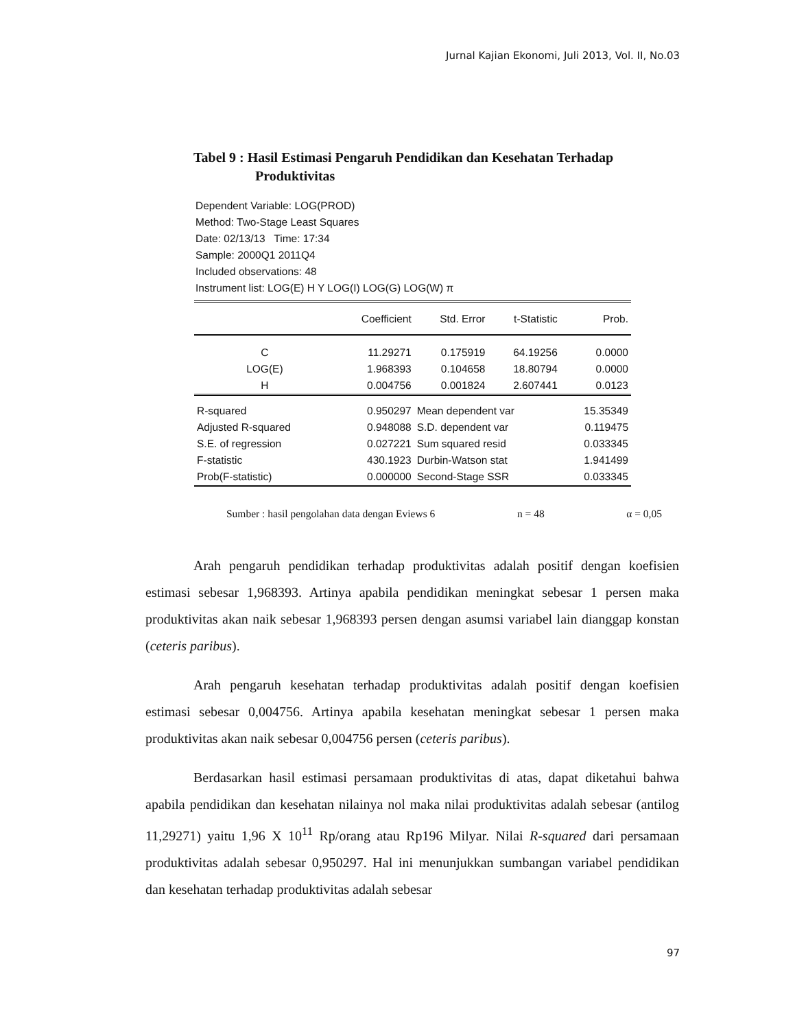Jurnal Kajian Ekonomi, Juli 2013, Vol. II, No.03
Tabel 9 : Hasil Estimasi Pengaruh Pendidikan dan Kesehatan Terhadap
Produktivitas
Dependent Variable: LOG(PROD)
Method: Two-Stage Least Squares
Date: 02/13/13 Time: 17:34
Sample: 2000Q1 2011Q4
Included observations: 48
Instrument list: LOG(E) H Y LOG(I) LOG(G) LOG(W) π
| | Coefficient | Std. Error | t-Statistic | Prob. |
| --- | --- | --- | --- | --- |
| C | 11.29271 | 0.175919 | 64.19256 | 0.0000 |
| LOG(E) | 1.968393 | 0.104658 | 18.80794 | 0.0000 |
| H | 0.004756 | 0.001824 | 2.607441 | 0.0123 |
| R-squared | 0.950297 | Mean dependent var | | 15.35349 |
| Adjusted R-squared | 0.948088 | S.D. dependent var | | 0.119475 |
| S.E. of regression | 0.027221 | Sum squared resid | | 0.033345 |
| F-statistic | 430.1923 | Durbin-Watson stat | | 1.941499 |
| Prob(F-statistic) | 0.000000 | Second-Stage SSR | | 0.033345 |
Sumber : hasil pengolahan data dengan Eviews 6 n = 48 α = 0,05
Arah pengaruh pendidikan terhadap produktivitas adalah positif dengan koefisien estimasi sebesar 1,968393. Artinya apabila pendidikan meningkat sebesar 1 persen maka produktivitas akan naik sebesar 1,968393 persen dengan asumsi variabel lain dianggap konstan (ceteris paribus).
Arah pengaruh kesehatan terhadap produktivitas adalah positif dengan koefisien estimasi sebesar 0,004756. Artinya apabila kesehatan meningkat sebesar 1 persen maka produktivitas akan naik sebesar 0,004756 persen (ceteris paribus).
Berdasarkan hasil estimasi persamaan produktivitas di atas, dapat diketahui bahwa apabila pendidikan dan kesehatan nilainya nol maka nilai produktivitas adalah sebesar (antilog 11,29271) yaitu 1,96 X 10<sup>11</sup> Rp/orang atau Rp196 Milyar. Nilai R-squared dari persamaan produktivitas adalah sebesar 0,950297. Hal ini menunjukkan sumbangan variabel pendidikan dan kesehatan terhadap produktivitas adalah sebesar
97